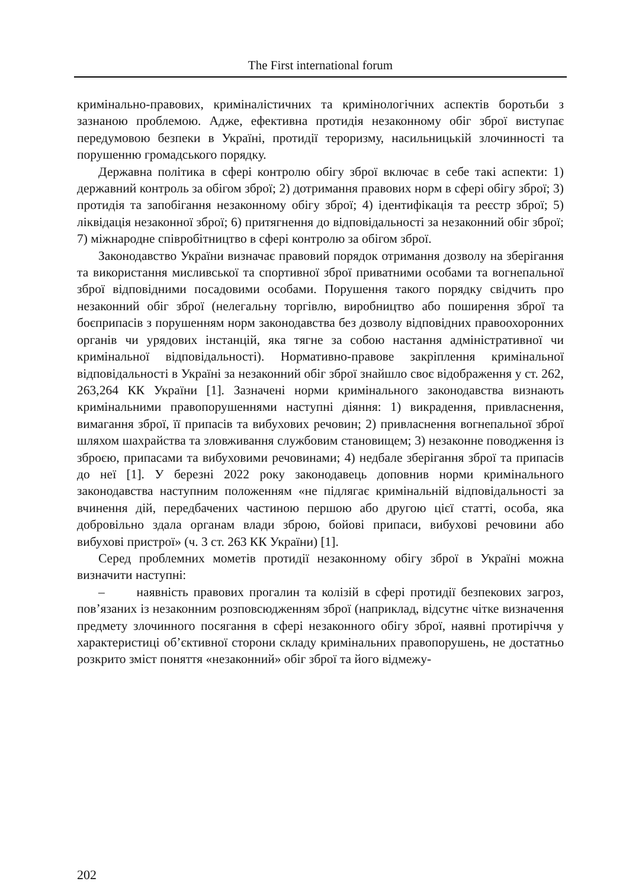The First international forum
кримінально-правових, криміналістичних та кримінологічних аспектів боротьби з зазнаною проблемою. Адже, ефективна протидія незаконному обіг зброї виступає передумовою безпеки в Україні, протидії тероризму, насильницькій злочинності та порушенню громадського порядку.
Державна політика в сфері контролю обігу зброї включає в себе такі аспекти: 1) державний контроль за обігом зброї; 2) дотримання правових норм в сфері обігу зброї; 3) протидія та запобігання незаконному обігу зброї; 4) ідентифікація та реєстр зброї; 5) ліквідація незаконної зброї; 6) притягнення до відповідальності за незаконний обіг зброї; 7) міжнародне співробітництво в сфері контролю за обігом зброї.
Законодавство України визначає правовий порядок отримання дозволу на зберігання та використання мисливської та спортивної зброї приватними особами та вогнепальної зброї відповідними посадовими особами. Порушення такого порядку свідчить про незаконний обіг зброї (нелегальну торгівлю, виробництво або поширення зброї та боєприпасів з порушенням норм законодавства без дозволу відповідних правоохоронних органів чи урядових інстанцій, яка тягне за собою настання адміністративної чи кримінальної відповідальності). Нормативно-правове закріплення кримінальної відповідальності в Україні за незаконний обіг зброї знайшло своє відображення у ст. 262, 263,264 КК України [1]. Зазначені норми кримінального законодавства визнають кримінальними правопорушеннями наступні діяння: 1) викрадення, привласнення, вимагання зброї, її припасів та вибухових речовин; 2) привласнення вогнепальної зброї шляхом шахрайства та зловживання службовим становищем; 3) незаконне поводження із зброєю, припасами та вибуховими речовинами; 4) недбале зберігання зброї та припасів до неї [1]. У березні 2022 року законодавець доповнив норми кримінального законодавства наступним положенням «не підлягає кримінальній відповідальності за вчинення дій, передбачених частиною першою або другою цієї статті, особа, яка добровільно здала органам влади зброю, бойові припаси, вибухові речовини або вибухові пристрої» (ч. 3 ст. 263 КК України) [1].
Серед проблемних мометів протидії незаконному обігу зброї в Україні можна визначити наступні:
– наявність правових прогалин та колізій в сфері протидії безпекових загроз, пов’язаних із незаконним розповсюдженням зброї (наприклад, відсутнє чітке визначення предмету злочинного посягання в сфері незаконного обігу зброї, наявні протиріччя у характеристиці об’єктивної сторони складу кримінальних правопорушень, не достатньо розкрито зміст поняття «незаконний» обіг зброї та його відмежу-
202